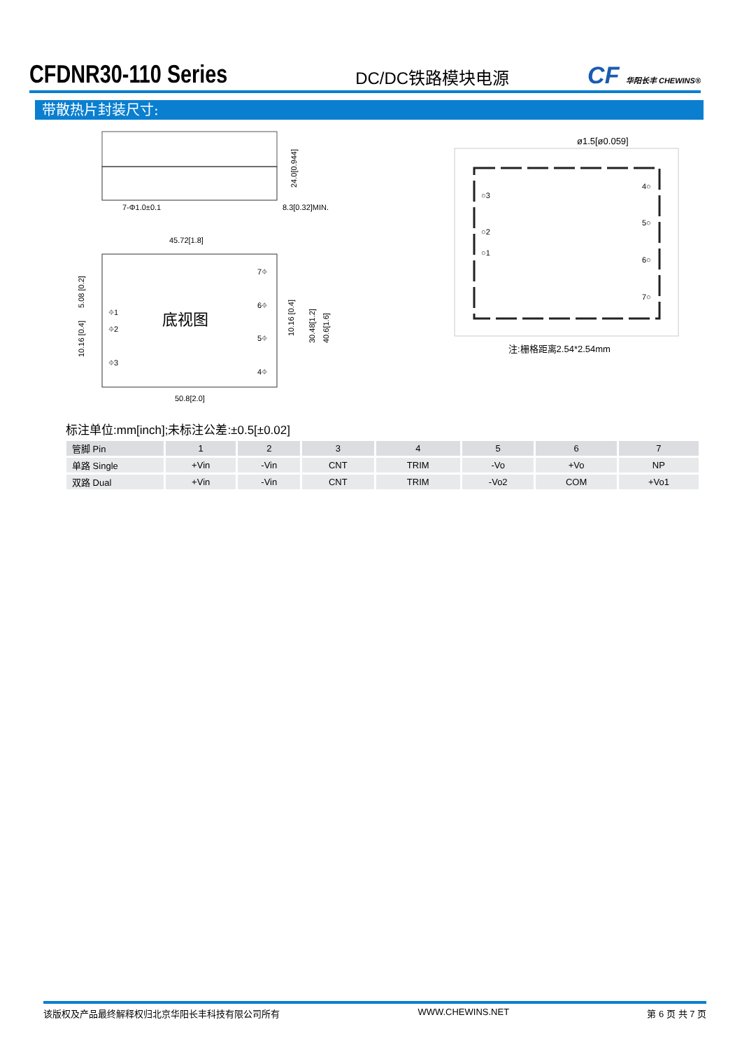CFDNR30-110 Series
DC/DC铁路模块电源
CF 华阳长丰 CHEWINS®
带散热片封装尺寸:
7-Φ1.0±0.1
8.3[0.32]MIN.
24.0[0.944]
45.72[1.8]
底视图
⌖1
⌖2
⌖3
7⌖
6⌖
5⌖
4⌖
50.8[2.0]
5.08 [0.2]
10.16 [0.4]
10.16 [0.4]
30.48[1.2]
40.6[1.6]
ø1.5[ø0.059]
○3
○2
○1
4○
5○
6○
7○
注:栅格距离2.54*2.54mm
标注单位:mm[inch];未标注公差:±0.5[±0.02]
| 管脚 Pin | 1 | 2 | 3 | 4 | 5 | 6 | 7 |
| --- | --- | --- | --- | --- | --- | --- | --- |
| 单路 Single | +Vin | -Vin | CNT | TRIM | -Vo | +Vo | NP |
| 双路 Dual | +Vin | -Vin | CNT | TRIM | -Vo2 | COM | +Vo1 |
该版权及产品最终解释权归北京华阳长丰科技有限公司所有 WWW.CHEWINS.NET 第 6 页 共 7 页